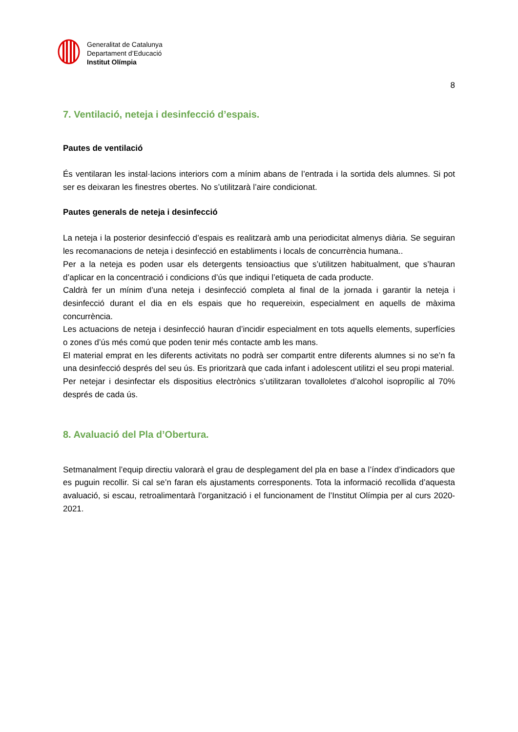Generalitat de Catalunya
Departament d’Educació
Institut Olímpia
8
7. Ventilació, neteja i desinfecció d’espais.
Pautes de ventilació
És ventilaran les instal·lacions interiors com a mínim abans de l’entrada i la sortida dels alumnes. Si pot ser es deixaran les finestres obertes. No s’utilitzarà l’aire condicionat.
Pautes generals de neteja i desinfecció
La neteja i la posterior desinfecció d’espais es realitzarà amb una periodicitat almenys diària. Se seguiran les recomanacions de neteja i desinfecció en establiments i locals de concurrència humana..
Per a la neteja es poden usar els detergents tensioactius que s’utilitzen habitualment, que s’hauran d’aplicar en la concentració i condicions d’ús que indiqui l’etiqueta de cada producte.
Caldrà fer un mínim d’una neteja i desinfecció completa al final de la jornada i garantir la neteja i desinfecció durant el dia en els espais que ho requereixin, especialment en aquells de màxima concurrència.
Les actuacions de neteja i desinfecció hauran d’incidir especialment en tots aquells elements, superfícies o zones d’ús més comú que poden tenir més contacte amb les mans.
El material emprat en les diferents activitats no podrà ser compartit entre diferents alumnes si no se’n fa una desinfecció després del seu ús. Es prioritzarà que cada infant i adolescent utilitzi el seu propi material.
Per netejar i desinfectar els dispositius electrònics s’utilitzaran tovalloletes d’alcohol isopropílic al 70% després de cada ús.
8. Avaluació del Pla d’Obertura.
Setmanalment l’equip directiu valorarà el grau de desplegament del pla en base a l’índex d’indicadors que es puguin recollir. Si cal se’n faran els ajustaments corresponents. Tota la informació recollida d’aquesta avaluació, si escau, retroalimentarà l’organització i el funcionament de l’Institut Olímpia per al curs 2020-2021.